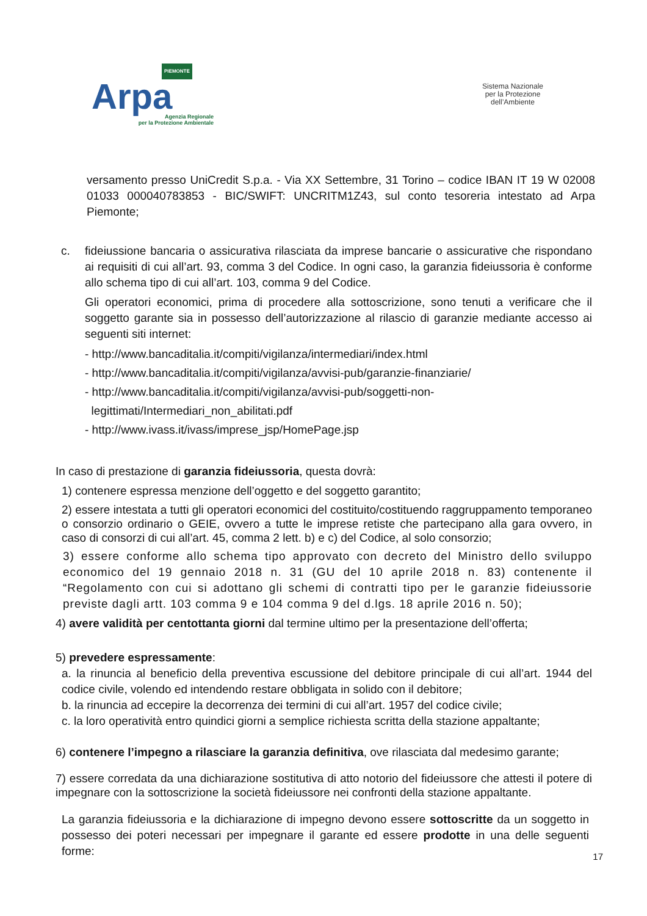PIEMONTE
Arpa
Agenzia Regionale
per la Protezione Ambientale
Sistema Nazionale
per la Protezione
dell’Ambiente
versamento presso UniCredit S.p.a. - Via XX Settembre, 31 Torino – codice IBAN IT 19 W 02008 01033 000040783853 - BIC/SWIFT: UNCRITM1Z43, sul conto tesoreria intestato ad Arpa Piemonte;
c. fideiussione bancaria o assicurativa rilasciata da imprese bancarie o assicurative che rispondano ai requisiti di cui all’art. 93, comma 3 del Codice. In ogni caso, la garanzia fideiussoria è conforme allo schema tipo di cui all’art. 103, comma 9 del Codice.
Gli operatori economici, prima di procedere alla sottoscrizione, sono tenuti a verificare che il soggetto garante sia in possesso dell’autorizzazione al rilascio di garanzie mediante accesso ai seguenti siti internet:
- http://www.bancaditalia.it/compiti/vigilanza/intermediari/index.html
- http://www.bancaditalia.it/compiti/vigilanza/avvisi-pub/garanzie-finanziarie/
- http://www.bancaditalia.it/compiti/vigilanza/avvisi-pub/soggetti-non-
legittimati/Intermediari_non_abilitati.pdf
- http://www.ivass.it/ivass/imprese_jsp/HomePage.jsp
In caso di prestazione di garanzia fideiussoria, questa dovrà:
1) contenere espressa menzione dell’oggetto e del soggetto garantito;
2) essere intestata a tutti gli operatori economici del costituito/costituendo raggruppamento temporaneo o consorzio ordinario o GEIE, ovvero a tutte le imprese retiste che partecipano alla gara ovvero, in caso di consorzi di cui all’art. 45, comma 2 lett. b) e c) del Codice, al solo consorzio;
3) essere conforme allo schema tipo approvato con decreto del Ministro dello sviluppo economico del 19 gennaio 2018 n. 31 (GU del 10 aprile 2018 n. 83) contenente il “Regolamento con cui si adottano gli schemi di contratti tipo per le garanzie fideiussorie previste dagli artt. 103 comma 9 e 104 comma 9 del d.lgs. 18 aprile 2016 n. 50);
4) avere validità per centottanta giorni dal termine ultimo per la presentazione dell’offerta;
5) prevedere espressamente:
a. la rinuncia al beneficio della preventiva escussione del debitore principale di cui all’art. 1944 del codice civile, volendo ed intendendo restare obbligata in solido con il debitore;
b. la rinuncia ad eccepire la decorrenza dei termini di cui all’art. 1957 del codice civile;
c. la loro operatività entro quindici giorni a semplice richiesta scritta della stazione appaltante;
6) contenere l’impegno a rilasciare la garanzia definitiva, ove rilasciata dal medesimo garante;
7) essere corredata da una dichiarazione sostitutiva di atto notorio del fideiussore che attesti il potere di impegnare con la sottoscrizione la società fideiussore nei confronti della stazione appaltante.
La garanzia fideiussoria e la dichiarazione di impegno devono essere sottoscritte da un soggetto in possesso dei poteri necessari per impegnare il garante ed essere prodotte in una delle seguenti forme:
17